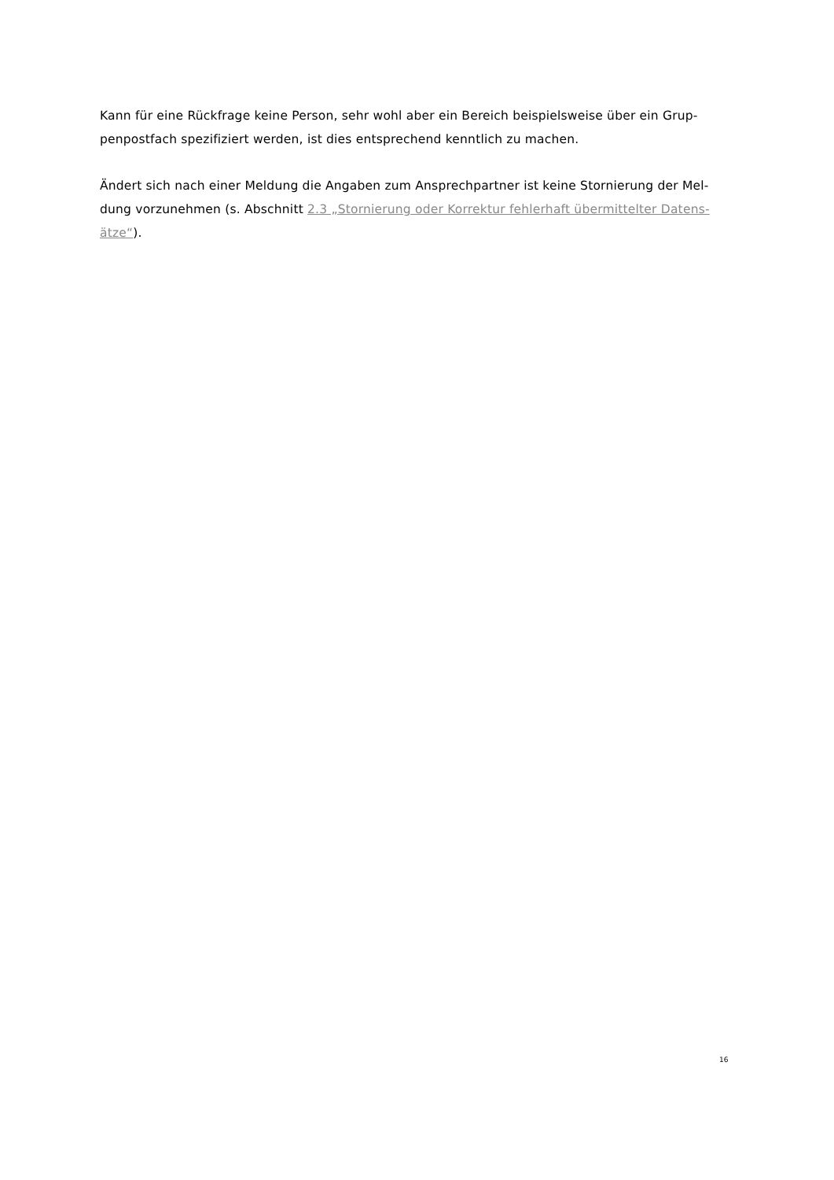Kann für eine Rückfrage keine Person, sehr wohl aber ein Bereich beispielsweise über ein Grup-
penpostfach spezifiziert werden, ist dies entsprechend kenntlich zu machen.
Ändert sich nach einer Meldung die Angaben zum Ansprechpartner ist keine Stornierung der Mel-
dung vorzunehmen (s. Abschnitt 2.3 „Stornierung oder Korrektur fehlerhaft übermittelter Datens-
ätze“).
16